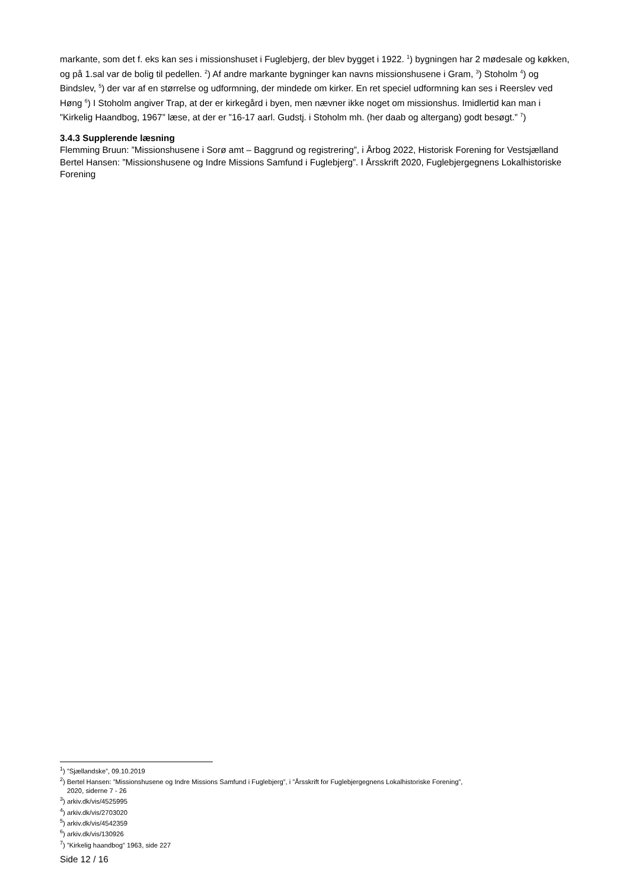markante, som det f. eks kan ses i missionshuset i Fuglebjerg, der blev bygget i 1922. <sup>1</sup>) bygningen har 2 mødesale og køkken, og på 1.sal var de bolig til pedellen. <sup>2</sup>) Af andre markante bygninger kan navns missionshusene i Gram, <sup>3</sup>) Stoholm <sup>4</sup>) og Bindslev, <sup>5</sup>) der var af en størrelse og udformning, der mindede om kirker. En ret speciel udformning kan ses i Reerslev ved Høng <sup>6</sup>) I Stoholm angiver Trap, at der er kirkegård i byen, men nævner ikke noget om missionshus. Imidlertid kan man i ”Kirkelig Haandbog, 1967” læse, at der er ”16-17 aarl. Gudstj. i Stoholm mh. (her daab og altergang) godt besøgt.” <sup>7</sup>)
3.4.3 Supplerende læsning
Flemming Bruun: ”Missionshusene i Sorø amt – Baggrund og registrering”, i Årbog 2022, Historisk Forening for Vestsjælland
Bertel Hansen: ”Missionshusene og Indre Missions Samfund i Fuglebjerg”. I Årsskrift 2020, Fuglebjergegnens Lokalhistoriske Forening
<sup>1</sup>) ”Sjællandske”, 09.10.2019
<sup>2</sup>) Bertel Hansen: ”Missionshusene og Indre Missions Samfund i Fuglebjerg”, i ”Årsskrift for Fuglebjergegnens Lokalhistoriske Forening”,
2020, siderne 7 - 26
<sup>3</sup>) arkiv.dk/vis/4525995
<sup>4</sup>) arkiv.dk/vis/2703020
<sup>5</sup>) arkiv.dk/vis/4542359
<sup>6</sup>) arkiv.dk/vis/130926
<sup>7</sup>) ”Kirkelig haandbog” 1963, side 227
Side 12 / 16